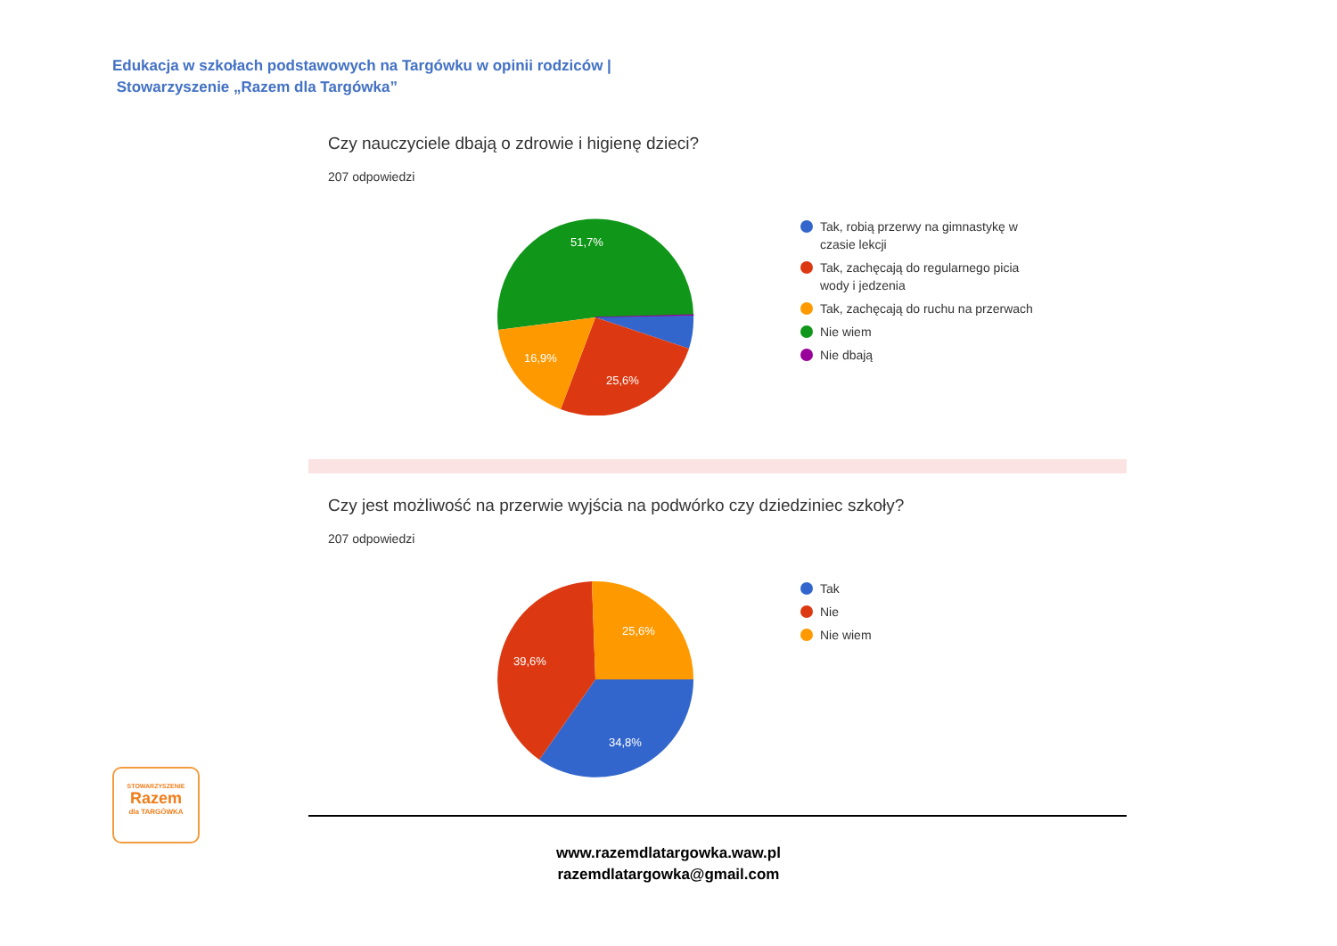Edukacja w szkołach podstawowych na Targówku w opinii rodziców |
Stowarzyszenie „Razem dla Targówka”
Czy nauczyciele dbają o zdrowie i higienę dzieci?
207 odpowiedzi
51,7%
25,6%
16,9%
Tak, robią przerwy na gimnastykę w czasie lekcji
Tak, zachęcają do regularnego picia wody i jedzenia
Tak, zachęcają do ruchu na przerwach
Nie wiem
Nie dbają
Czy jest możliwość na przerwie wyjścia na podwórko czy dziedziniec szkoły?
207 odpowiedzi
25,6%
39,6%
34,8%
Tak
Nie
Nie wiem
STOWARZYSZENIE
Razem
dla TARGÓWKA
www.razemdlatargowka.waw.pl
razemdlatargowka@gmail.com